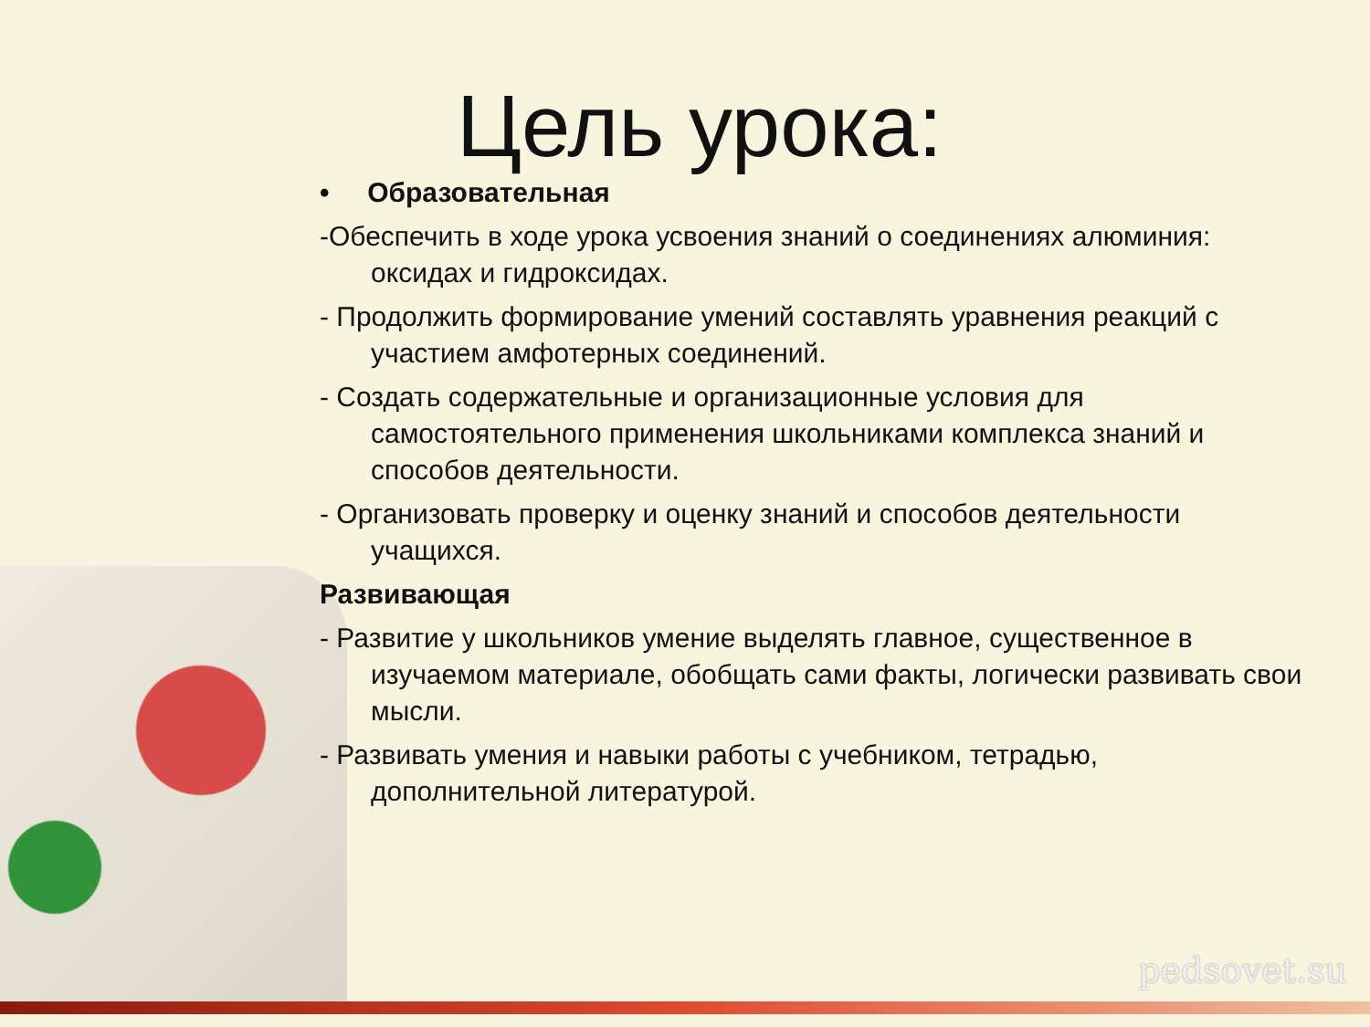Цель урока:
• Образовательная
-Обеспечить в ходе урока усвоения знаний о соединениях алюминия: оксидах и гидроксидах.
- Продолжить формирование умений составлять уравнения реакций с участием амфотерных соединений.
- Создать содержательные и организационные условия для самостоятельного применения школьниками комплекса знаний и способов деятельности.
- Организовать проверку и оценку знаний и способов деятельности учащихся.
Развивающая
- Развитие у школьников умение выделять главное, существенное в изучаемом материале, обобщать сами факты, логически развивать свои мысли.
- Развивать умения и навыки работы с учебником, тетрадью, дополнительной литературой.
pedsovet.su